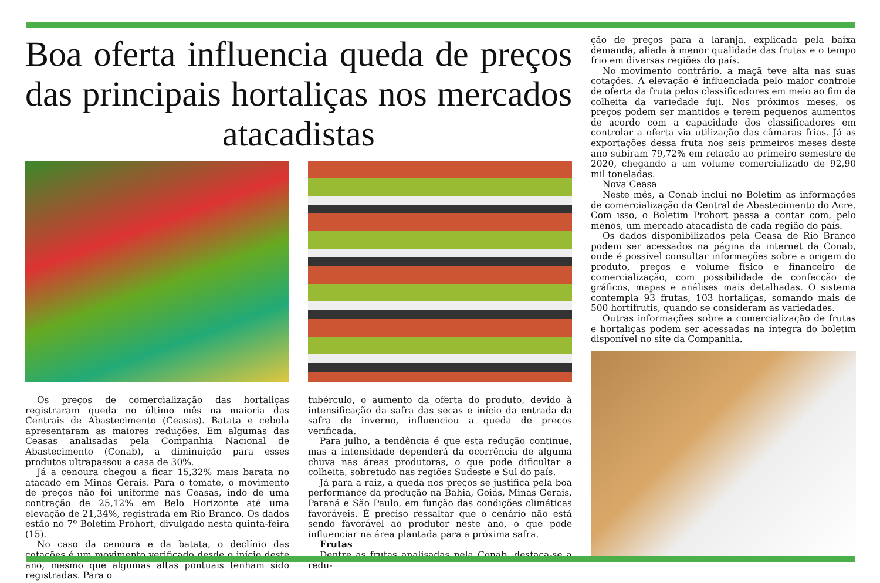Boa oferta influencia queda de preços das principais hortaliças nos mercados atacadistas
Os preços de comercialização das hortaliças registraram queda no último mês na maioria das Centrais de Abastecimento (Ceasas). Batata e cebola apresentaram as maiores reduções. Em algumas das Ceasas analisadas pela Companhia Nacional de Abastecimento (Conab), a diminuição para esses produtos ultrapassou a casa de 30%.
Já a cenoura chegou a ficar 15,32% mais barata no atacado em Minas Gerais. Para o tomate, o movimento de preços não foi uniforme nas Ceasas, indo de uma contração de 25,12% em Belo Horizonte até uma elevação de 21,34%, registrada em Rio Branco. Os dados estão no 7º Boletim Prohort, divulgado nesta quinta-feira (15).
No caso da cenoura e da batata, o declínio das cotações é um movimento verificado desde o início deste ano, mesmo que algumas altas pontuais tenham sido registradas. Para o
tubérculo, o aumento da oferta do produto, devido à intensificação da safra das secas e início da entrada da safra de inverno, influenciou a queda de preços verificada.
Para julho, a tendência é que esta redução continue, mas a intensidade dependerá da ocorrência de alguma chuva nas áreas produtoras, o que pode dificultar a colheita, sobretudo nas regiões Sudeste e Sul do país.
Já para a raiz, a queda nos preços se justifica pela boa performance da produção na Bahia, Goiás, Minas Gerais, Paraná e São Paulo, em função das condições climáticas favoráveis. É preciso ressaltar que o cenário não está sendo favorável ao produtor neste ano, o que pode influenciar na área plantada para a próxima safra.
Frutas
Dentre as frutas analisadas pela Conab, destaca-se a redu-
ção de preços para a laranja, explicada pela baixa demanda, aliada à menor qualidade das frutas e o tempo frio em diversas regiões do país.
No movimento contrário, a maçã teve alta nas suas cotações. A elevação é influenciada pelo maior controle de oferta da fruta pelos classificadores em meio ao fim da colheita da variedade fuji. Nos próximos meses, os preços podem ser mantidos e terem pequenos aumentos de acordo com a capacidade dos classificadores em controlar a oferta via utilização das câmaras frias. Já as exportações dessa fruta nos seis primeiros meses deste ano subiram 79,72% em relação ao primeiro semestre de 2020, chegando a um volume comercializado de 92,90 mil toneladas.
Nova Ceasa
Neste mês, a Conab inclui no Boletim as informações de comercialização da Central de Abastecimento do Acre. Com isso, o Boletim Prohort passa a contar com, pelo menos, um mercado atacadista de cada região do país.
Os dados disponibilizados pela Ceasa de Rio Branco podem ser acessados na página da internet da Conab, onde é possível consultar informações sobre a origem do produto, preços e volume físico e financeiro de comercialização, com possibilidade de confecção de gráficos, mapas e análises mais detalhadas. O sistema contempla 93 frutas, 103 hortaliças, somando mais de 500 hortifrutis, quando se consideram as variedades.
Outras informações sobre a comercialização de frutas e hortaliças podem ser acessadas na íntegra do boletim disponível no site da Companhia.